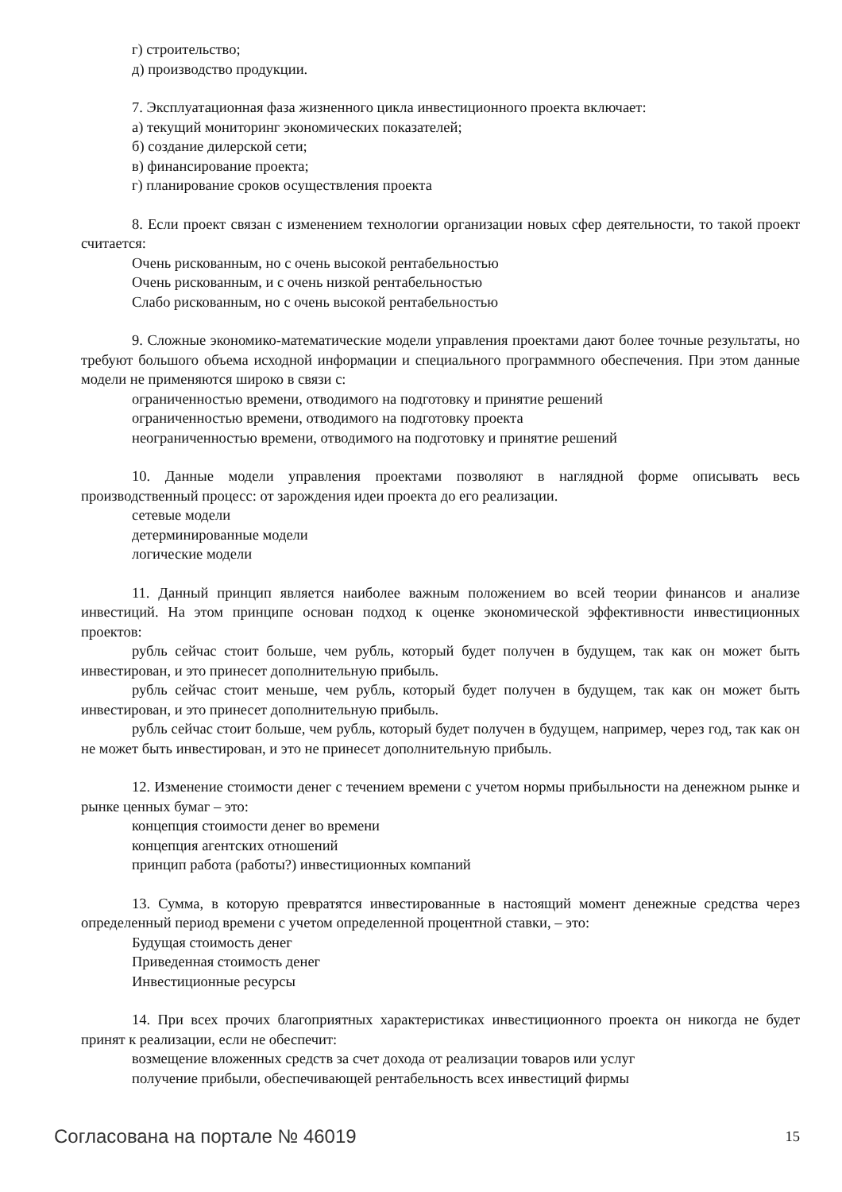г) строительство;
д) производство продукции.
7. Эксплуатационная фаза жизненного цикла инвестиционного проекта включает:
а) текущий мониторинг экономических показателей;
б) создание дилерской сети;
в) финансирование проекта;
г) планирование сроков осуществления проекта
8. Если проект связан с изменением технологии организации новых сфер деятельности, то такой проект считается:
Очень рискованным, но с очень высокой рентабельностью
Очень рискованным, и с очень низкой рентабельностью
Слабо рискованным, но с очень высокой рентабельностью
9. Сложные экономико-математические модели управления проектами дают более точные результаты, но требуют большого объема исходной информации и специального программного обеспечения. При этом данные модели не применяются широко в связи с:
ограниченностью времени, отводимого на подготовку и принятие решений
ограниченностью времени, отводимого на подготовку проекта
неограниченностью времени, отводимого на подготовку и принятие решений
10. Данные модели управления проектами позволяют в наглядной форме описывать весь производственный процесс: от зарождения идеи проекта до его реализации.
сетевые модели
детерминированные модели
логические модели
11. Данный принцип является наиболее важным положением во всей теории финансов и анализе инвестиций. На этом принципе основан подход к оценке экономической эффективности инвестиционных проектов:
рубль сейчас стоит больше, чем рубль, который будет получен в будущем, так как он может быть инвестирован, и это принесет дополнительную прибыль.
рубль сейчас стоит меньше, чем рубль, который будет получен в будущем, так как он может быть инвестирован, и это принесет дополнительную прибыль.
рубль сейчас стоит больше, чем рубль, который будет получен в будущем, например, через год, так как он не может быть инвестирован, и это не принесет дополнительную прибыль.
12. Изменение стоимости денег с течением времени с учетом нормы прибыльности на денежном рынке и рынке ценных бумаг – это:
концепция стоимости денег во времени
концепция агентских отношений
принцип работа (работы?) инвестиционных компаний
13. Сумма, в которую превратятся инвестированные в настоящий момент денежные средства через определенный период времени с учетом определенной процентной ставки, – это:
Будущая стоимость денег
Приведенная стоимость денег
Инвестиционные ресурсы
14. При всех прочих благоприятных характеристиках инвестиционного проекта он никогда не будет принят к реализации, если не обеспечит:
возмещение вложенных средств за счет дохода от реализации товаров или услуг
получение прибыли, обеспечивающей рентабельность всех инвестиций фирмы
Согласована на портале № 46019 15